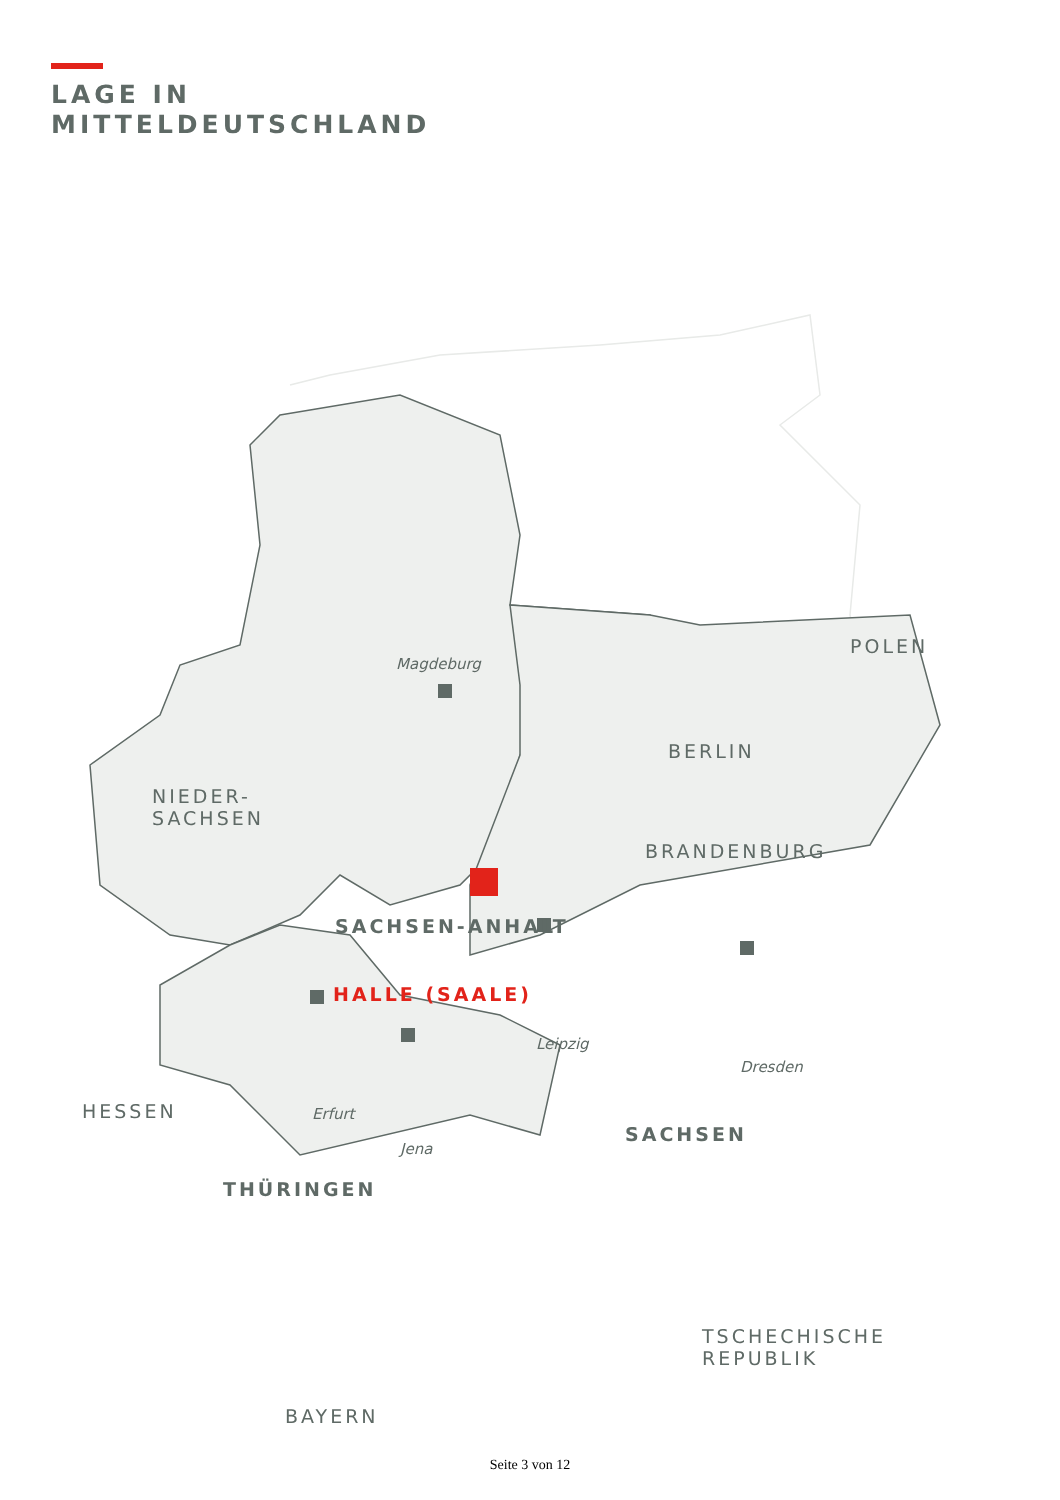LAGE IN
MITTELDEUTSCHLAND
POLEN
BERLIN
NIEDER-
SACHSEN
BRANDENBURG
HESSEN
TSCHECHISCHE
REPUBLIK
BAYERN
Magdeburg
SACHSEN-ANHALT
HALLE (SAALE)
Leipzig
Dresden
Erfurt
SACHSEN
Jena
THÜRINGEN
Seite 3 von 12